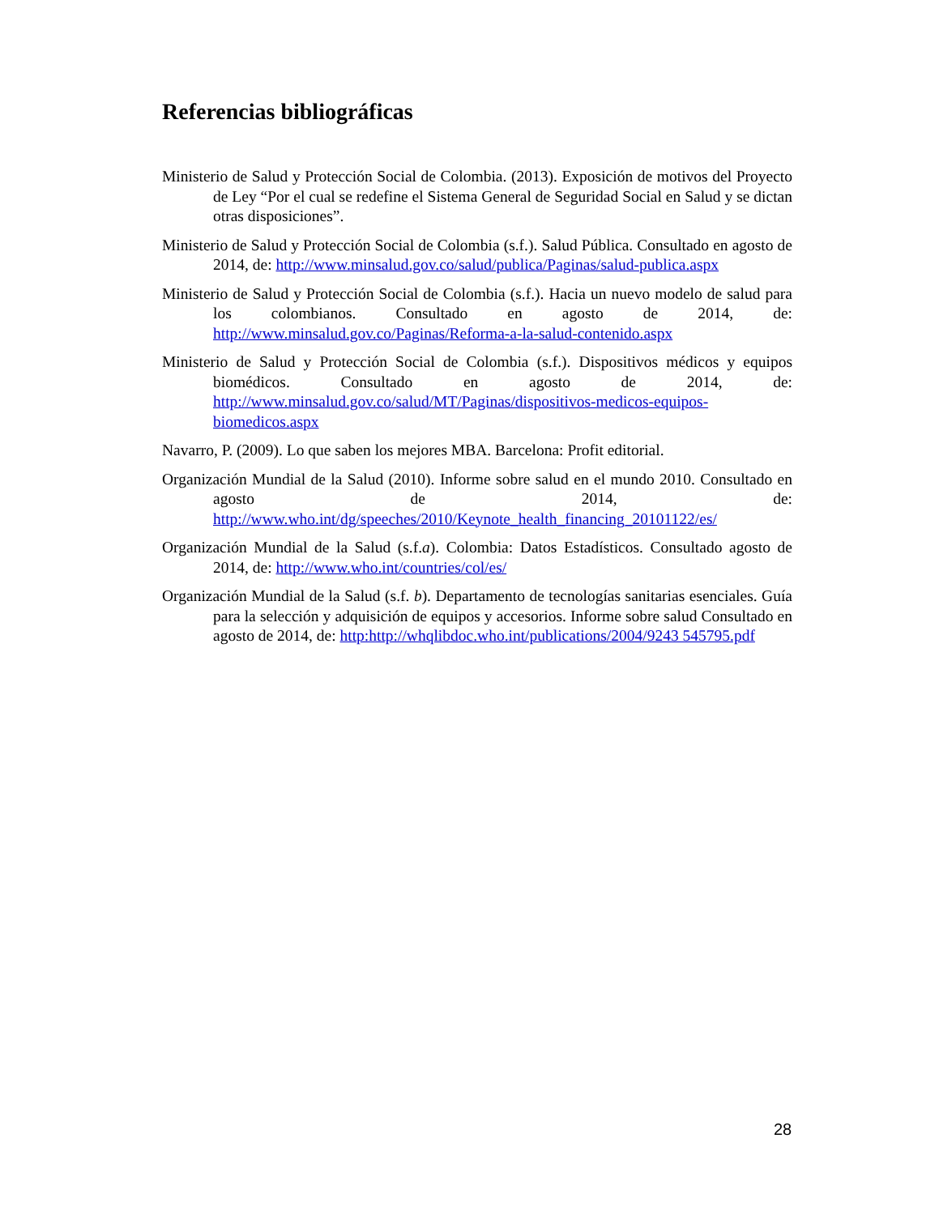Referencias bibliográficas
Ministerio de Salud y Protección Social de Colombia. (2013). Exposición de motivos del Proyecto de Ley “Por el cual se redefine el Sistema General de Seguridad Social en Salud y se dictan otras disposiciones”.
Ministerio de Salud y Protección Social de Colombia (s.f.). Salud Pública. Consultado en agosto de 2014, de: http://www.minsalud.gov.co/salud/publica/Paginas/salud-publica.aspx
Ministerio de Salud y Protección Social de Colombia (s.f.). Hacia un nuevo modelo de salud para los colombianos. Consultado en agosto de 2014, de: http://www.minsalud.gov.co/Paginas/Reforma-a-la-salud-contenido.aspx
Ministerio de Salud y Protección Social de Colombia (s.f.). Dispositivos médicos y equipos biomédicos. Consultado en agosto de 2014, de: http://www.minsalud.gov.co/salud/MT/Paginas/dispositivos-medicos-equipos-biomedicos.aspx
Navarro, P. (2009). Lo que saben los mejores MBA. Barcelona: Profit editorial.
Organización Mundial de la Salud (2010). Informe sobre salud en el mundo 2010. Consultado en agosto de 2014, de: http://www.who.int/dg/speeches/2010/Keynote_health_financing_20101122/es/
Organización Mundial de la Salud (s.f.a). Colombia: Datos Estadísticos. Consultado agosto de 2014, de: http://www.who.int/countries/col/es/
Organización Mundial de la Salud (s.f. b). Departamento de tecnologías sanitarias esenciales. Guía para la selección y adquisición de equipos y accesorios. Informe sobre salud Consultado en agosto de 2014, de: http:http://whqlibdoc.who.int/publications/2004/9243 545795.pdf
28